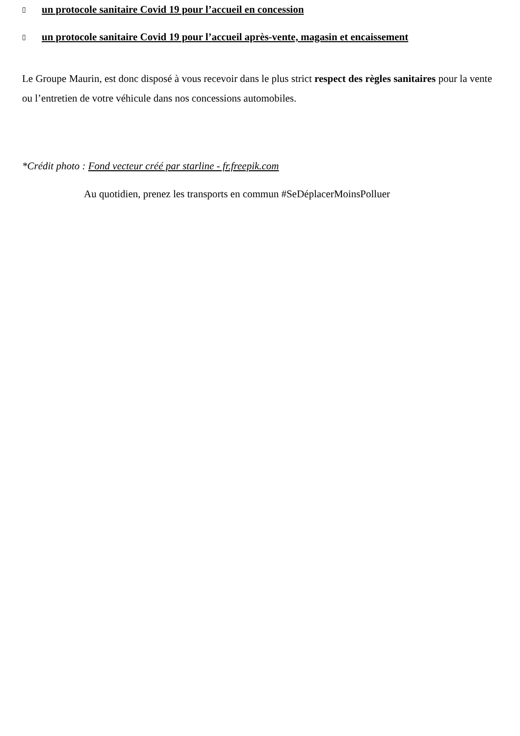▯ un protocole sanitaire Covid 19 pour l’accueil en concession
▯ un protocole sanitaire Covid 19 pour l’accueil après-vente, magasin et encaissement
Le Groupe Maurin, est donc disposé à vous recevoir dans le plus strict respect des règles sanitaires pour la vente ou l’entretien de votre véhicule dans nos concessions automobiles.
*Crédit photo : Fond vecteur créé par starline - fr.freepik.com
Au quotidien, prenez les transports en commun #SeDéplacerMoinsPolluer